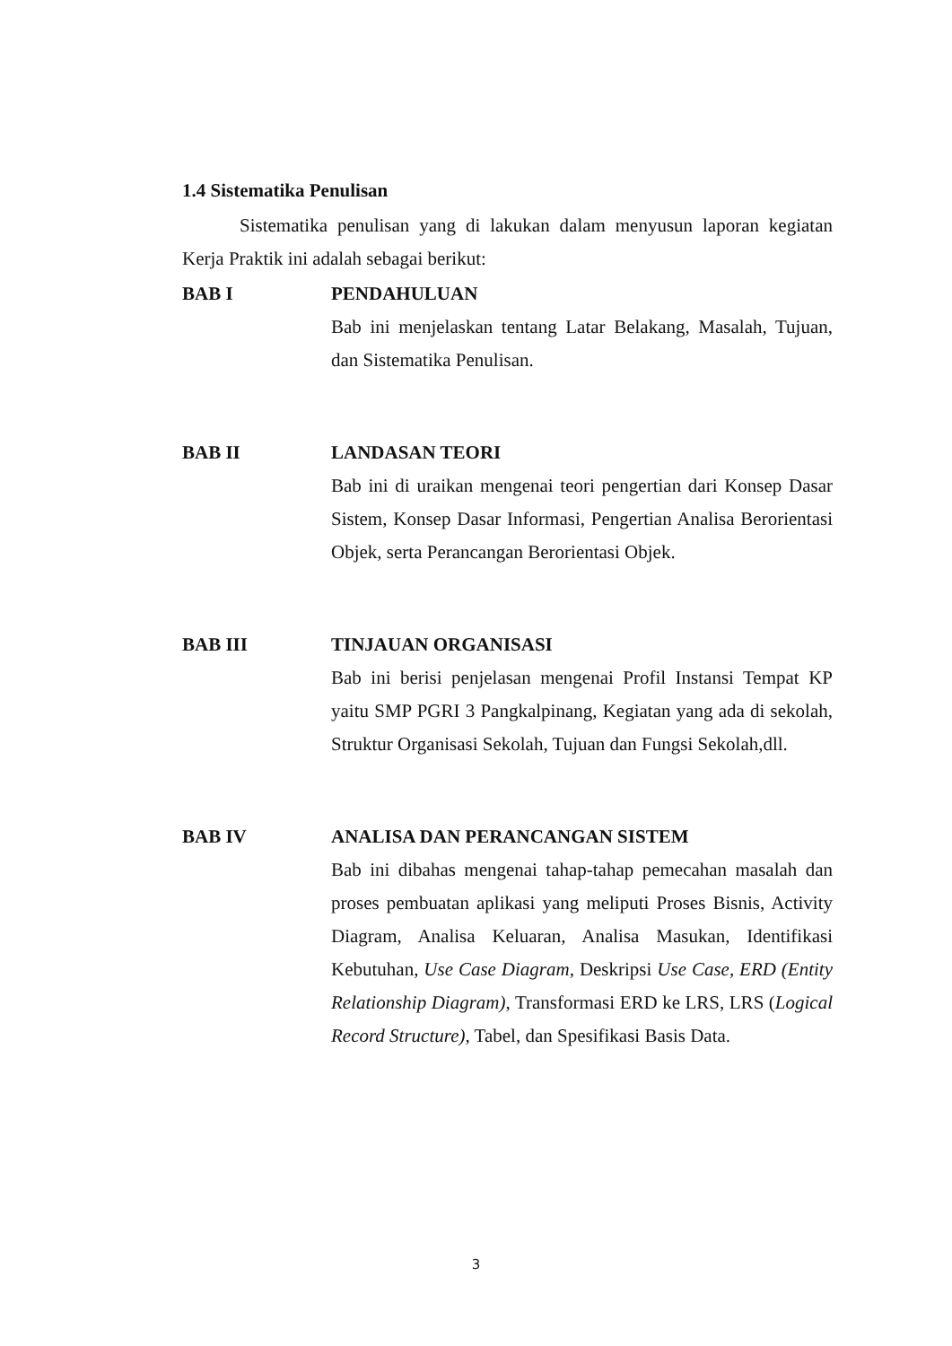1.4 Sistematika Penulisan
Sistematika penulisan yang di lakukan dalam menyusun laporan kegiatan Kerja Praktik ini adalah sebagai berikut:
BAB I PENDAHULUAN
Bab ini menjelaskan tentang Latar Belakang, Masalah, Tujuan, dan Sistematika Penulisan.
BAB II LANDASAN TEORI
Bab ini di uraikan mengenai teori pengertian dari Konsep Dasar Sistem, Konsep Dasar Informasi, Pengertian Analisa Berorientasi Objek, serta Perancangan Berorientasi Objek.
BAB III TINJAUAN ORGANISASI
Bab ini berisi penjelasan mengenai Profil Instansi Tempat KP yaitu SMP PGRI 3 Pangkalpinang, Kegiatan yang ada di sekolah, Struktur Organisasi Sekolah, Tujuan dan Fungsi Sekolah,dll.
BAB IV ANALISA DAN PERANCANGAN SISTEM
Bab ini dibahas mengenai tahap-tahap pemecahan masalah dan proses pembuatan aplikasi yang meliputi Proses Bisnis, Activity Diagram, Analisa Keluaran, Analisa Masukan, Identifikasi Kebutuhan, Use Case Diagram, Deskripsi Use Case, ERD (Entity Relationship Diagram), Transformasi ERD ke LRS, LRS (Logical Record Structure), Tabel, dan Spesifikasi Basis Data.
3